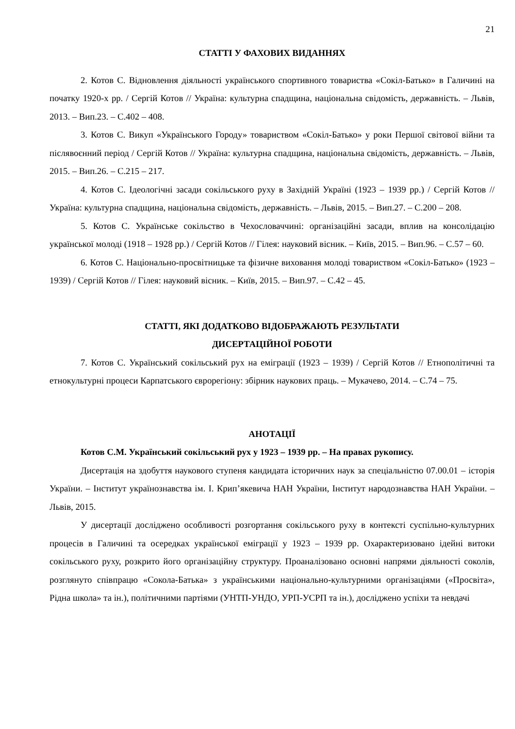21
СТАТТІ У ФАХОВИХ ВИДАННЯХ
2. Котов С. Відновлення діяльності українського спортивного товариства «Сокіл-Батько» в Галичині на початку 1920-х рр. / Сергій Котов // Україна: культурна спадщина, національна свідомість, державність. – Львів, 2013. – Вип.23. – С.402 – 408.
3. Котов С. Викуп «Українського Городу» товариством «Сокіл-Батько» у роки Першої світової війни та післявоєнний період / Сергій Котов // Україна: культурна спадщина, національна свідомість, державність. – Львів, 2015. – Вип.26. – С.215 – 217.
4. Котов С. Ідеологічні засади сокільського руху в Західній Україні (1923 – 1939 рр.) / Сергій Котов // Україна: культурна спадщина, національна свідомість, державність. – Львів, 2015. – Вип.27. – С.200 – 208.
5. Котов С. Українське сокільство в Чехословаччині: організаційні засади, вплив на консолідацію української молоді (1918 – 1928 рр.) / Сергій Котов // Гілея: науковий вісник. – Київ, 2015. – Вип.96. – С.57 – 60.
6. Котов С. Національно-просвітницьке та фізичне виховання молоді товариством «Сокіл-Батько» (1923 – 1939) / Сергій Котов // Гілея: науковий вісник. – Київ, 2015. – Вип.97. – С.42 – 45.
СТАТТІ, ЯКІ ДОДАТКОВО ВІДОБРАЖАЮТЬ РЕЗУЛЬТАТИ
ДИСЕРТАЦІЙНОЇ РОБОТИ
7. Котов С. Український сокільський рух на еміграції (1923 – 1939) / Сергій Котов // Етнополітичні та етнокультурні процеси Карпатського єврорегіону: збірник наукових праць. – Мукачево, 2014. – С.74 – 75.
АНОТАЦІЇ
Котов С.М. Український сокільський рух у 1923 – 1939 рр. – На правах рукопису.
Дисертація на здобуття наукового ступеня кандидата історичних наук за спеціальністю 07.00.01 – історія України. – Інститут українознавства ім. І. Крип’якевича НАН України, Інститут народознавства НАН України. – Львів, 2015.
У дисертації досліджено особливості розгортання сокільського руху в контексті суспільно-культурних процесів в Галичині та осередках української еміграції у 1923 – 1939 рр. Охарактеризовано ідейні витоки сокільського руху, розкрито його організаційну структуру. Проаналізовано основні напрями діяльності соколів, розглянуто співпрацю «Сокола-Батька» з українськими національно-культурними організаціями («Просвіта», Рідна школа» та ін.), політичними партіями (УНТП-УНДО, УРП-УСРП та ін.), досліджено успіхи та невдачі